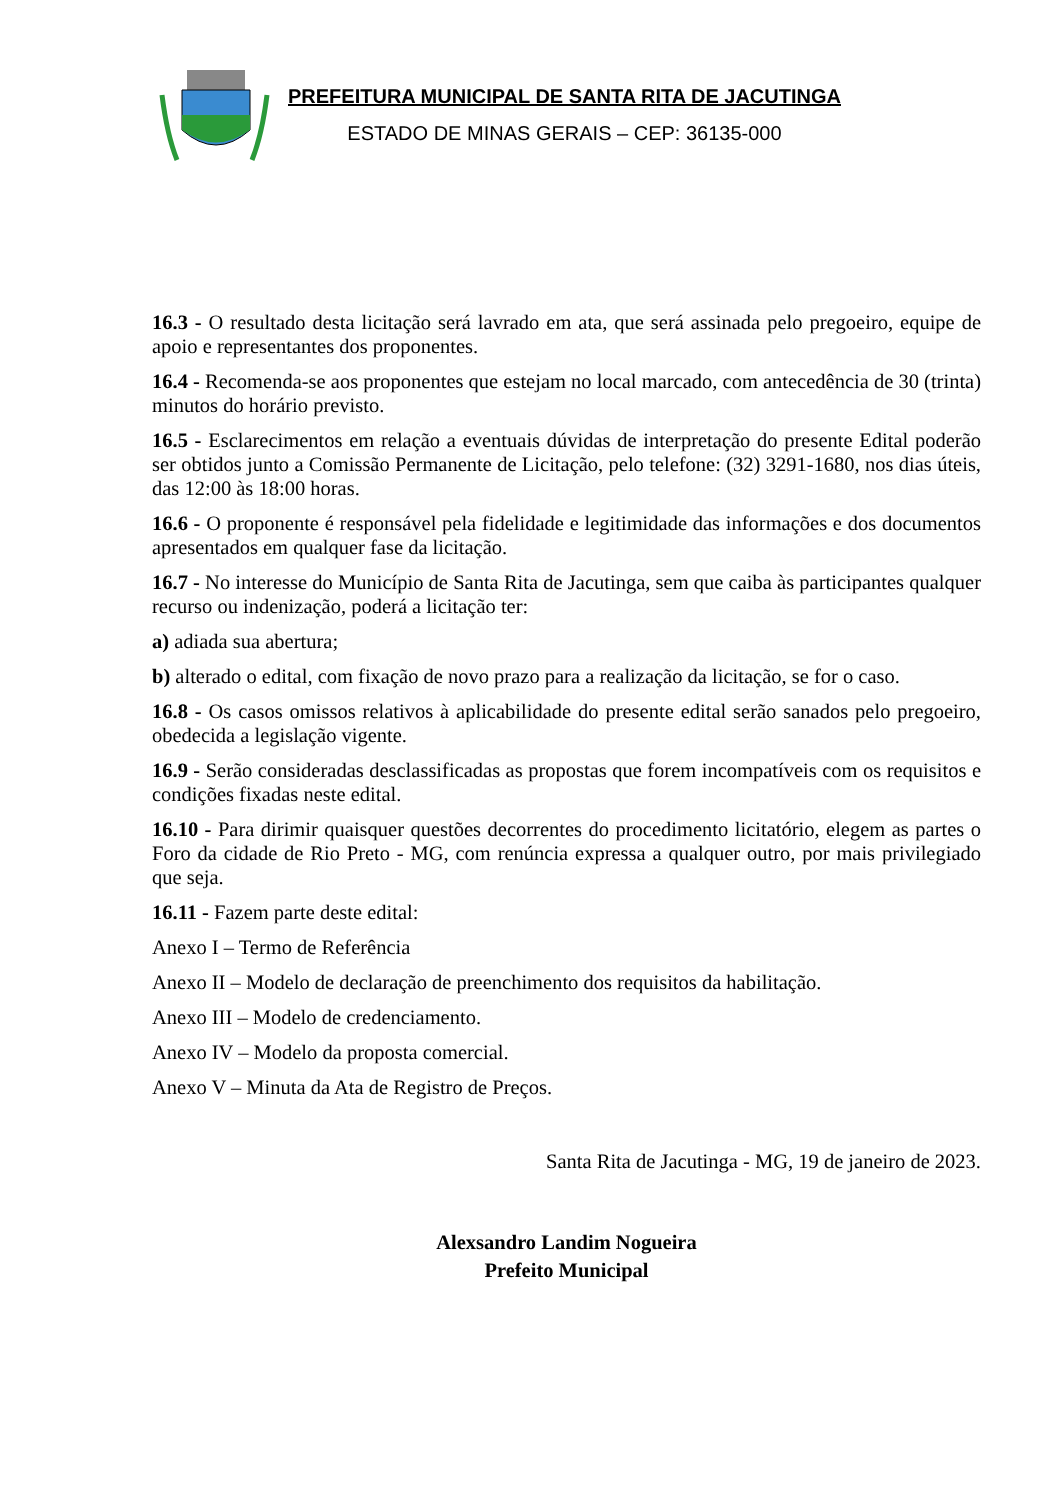PREFEITURA MUNICIPAL DE SANTA RITA DE JACUTINGA
ESTADO DE MINAS GERAIS – CEP: 36135-000
16.3 - O resultado desta licitação será lavrado em ata, que será assinada pelo pregoeiro, equipe de apoio e representantes dos proponentes.
16.4 - Recomenda-se aos proponentes que estejam no local marcado, com antecedência de 30 (trinta) minutos do horário previsto.
16.5 - Esclarecimentos em relação a eventuais dúvidas de interpretação do presente Edital poderão ser obtidos junto a Comissão Permanente de Licitação, pelo telefone: (32) 3291-1680, nos dias úteis, das 12:00 às 18:00 horas.
16.6 - O proponente é responsável pela fidelidade e legitimidade das informações e dos documentos apresentados em qualquer fase da licitação.
16.7 - No interesse do Município de Santa Rita de Jacutinga, sem que caiba às participantes qualquer recurso ou indenização, poderá a licitação ter:
a) adiada sua abertura;
b) alterado o edital, com fixação de novo prazo para a realização da licitação, se for o caso.
16.8 - Os casos omissos relativos à aplicabilidade do presente edital serão sanados pelo pregoeiro, obedecida a legislação vigente.
16.9 - Serão consideradas desclassificadas as propostas que forem incompatíveis com os requisitos e condições fixadas neste edital.
16.10 - Para dirimir quaisquer questões decorrentes do procedimento licitatório, elegem as partes o Foro da cidade de Rio Preto - MG, com renúncia expressa a qualquer outro, por mais privilegiado que seja.
16.11 - Fazem parte deste edital:
Anexo I – Termo de Referência
Anexo II – Modelo de declaração de preenchimento dos requisitos da habilitação.
Anexo III – Modelo de credenciamento.
Anexo IV – Modelo da proposta comercial.
Anexo V – Minuta da Ata de Registro de Preços.
Santa Rita de Jacutinga - MG, 19 de janeiro de 2023.
Alexsandro Landim Nogueira
Prefeito Municipal